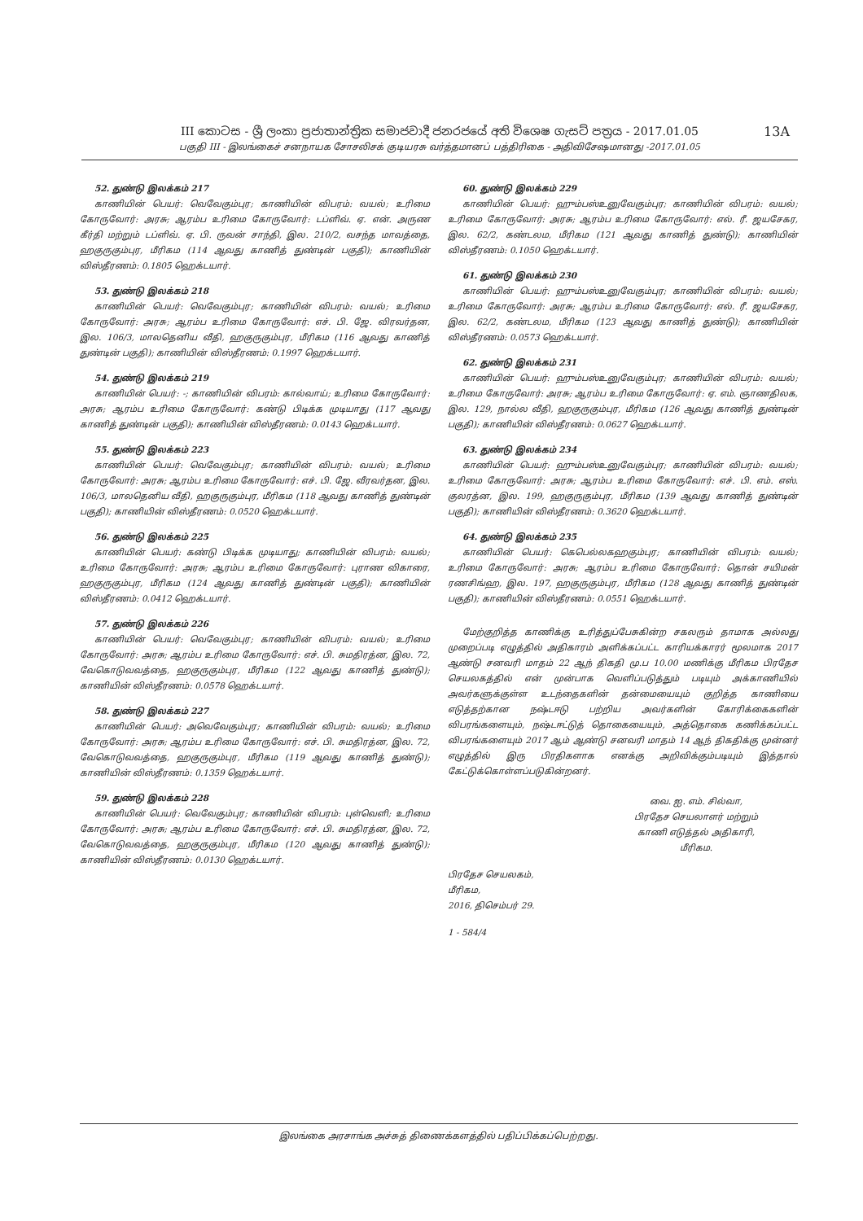III කොටස - ශ්‍රී ලංකා ප්‍රජාතාන්ත්‍රික සමාජවාදී ජනරජයේ අති විශෙෂ ගැසට් පත්‍රය - 2017.01.05
13A
பகுதி III - இலங்கைச் சனநாயக சோசலிசக் குடியரசு வர்த்தமானப் பத்திரிகை - அதிவிசேஷமானது -2017.01.05
52. துண்டு இலக்கம் 217
காணியின் பெயர்: வெவேகும்புர; காணியின் விபரம்: வயல்; உரிமை கோருவோர்: அரசு; ஆரம்ப உரிமை கோருவோர்: டப்ளிவ். ஏ. என். அருண கீர்தி மற்றும் டப்ளிவ். ஏ. பி. ருவன் சாந்தி, இல. 210/2, வசந்த மாவத்தை, ஹகுருகும்புர, மீரிகம (114 ஆவது காணித் துண்டின் பகுதி); காணியின் விஸ்தீரணம்: 0.1805 ஹெக்டயார்.
53. துண்டு இலக்கம் 218
காணியின் பெயர்: வெவேகும்புர; காணியின் விபரம்: வயல்; உரிமை கோருவோர்: அரசு; ஆரம்ப உரிமை கோருவோர்: எச். பி. ஜே. விரவர்தன, இல. 106/3, மாலதெனிய வீதி, ஹகுருகும்புர, மீரிகம (116 ஆவது காணித் துண்டின் பகுதி); காணியின் விஸ்தீரணம்: 0.1997 ஹெக்டயார்.
54. துண்டு இலக்கம் 219
காணியின் பெயர்: -; காணியின் விபரம்: கால்வாய்; உரிமை கோருவோர்: அரசு; ஆரம்ப உரிமை கோருவோர்: கண்டு பிடிக்க முடியாது (117 ஆவது காணித் துண்டின் பகுதி); காணியின் விஸ்தீரணம்: 0.0143 ஹெக்டயார்.
55. துண்டு இலக்கம் 223
காணியின் பெயர்: வெவேகும்புர; காணியின் விபரம்: வயல்; உரிமை கோருவோர்: அரசு; ஆரம்ப உரிமை கோருவோர்: எச். பி. ஜே. வீரவர்தன, இல. 106/3, மாலதெனிய வீதி, ஹகுருகும்புர, மீரிகம (118 ஆவது காணித் துண்டின் பகுதி); காணியின் விஸ்தீரணம்: 0.0520 ஹெக்டயார்.
56. துண்டு இலக்கம் 225
காணியின் பெயர்: கண்டு பிடிக்க முடியாது; காணியின் விபரம்: வயல்; உரிமை கோருவோர்: அரசு; ஆரம்ப உரிமை கோருவோர்: புராண விகாரை, ஹகுருகும்புர, மீரிகம (124 ஆவது காணித் துண்டின் பகுதி); காணியின் விஸ்தீரணம்: 0.0412 ஹெக்டயார்.
57. துண்டு இலக்கம் 226
காணியின் பெயர்: வெவேகும்புர; காணியின் விபரம்: வயல்; உரிமை கோருவோர்: அரசு; ஆரம்ப உரிமை கோருவோர்: எச். பி. சுமதிரத்ன, இல. 72, வேகொடுவவத்தை, ஹகுருகும்புர, மீரிகம (122 ஆவது காணித் துண்டு); காணியின் விஸ்தீரணம்: 0.0578 ஹெக்டயார்.
58. துண்டு இலக்கம் 227
காணியின் பெயர்: அவெவேகும்புர; காணியின் விபரம்: வயல்; உரிமை கோருவோர்: அரசு; ஆரம்ப உரிமை கோருவோர்: எச். பி. சுமதிரத்ன, இல. 72, வேகொடுவவத்தை, ஹகுருகும்புர, மீரிகம (119 ஆவது காணித் துண்டு); காணியின் விஸ்தீரணம்: 0.1359 ஹெக்டயார்.
59. துண்டு இலக்கம் 228
காணியின் பெயர்: வெவேகும்புர; காணியின் விபரம்: புள்வெளி; உரிமை கோருவோர்: அரசு; ஆரம்ப உரிமை கோருவோர்: எச். பி. சுமதிரத்ன, இல. 72, வேகொடுவவத்தை, ஹகுருகும்புர, மீரிகம (120 ஆவது காணித் துண்டு); காணியின் விஸ்தீரணம்: 0.0130 ஹெக்டயார்.
60. துண்டு இலக்கம் 229
காணியின் பெயர்: ஹும்பஸ்உனுவேகும்புர; காணியின் விபரம்: வயல்; உரிமை கோருவோர்: அரசு; ஆரம்ப உரிமை கோருவோர்: எல். ரீ. ஜயசேகர, இல. 62/2, கண்டலம, மீரிகம (121 ஆவது காணித் துண்டு); காணியின் விஸ்தீரணம்: 0.1050 ஹெக்டயார்.
61. துண்டு இலக்கம் 230
காணியின் பெயர்: ஹும்பஸ்உனுவேகும்புர; காணியின் விபரம்: வயல்; உரிமை கோருவோர்: அரசு; ஆரம்ப உரிமை கோருவோர்: எல். ரீ. ஜயசேகர, இல. 62/2, கண்டலம, மீரிகம (123 ஆவது காணித் துண்டு); காணியின் விஸ்தீரணம்: 0.0573 ஹெக்டயார்.
62. துண்டு இலக்கம் 231
காணியின் பெயர்: ஹும்பஸ்உனுவேகும்புர; காணியின் விபரம்: வயல்; உரிமை கோருவோர்: அரசு; ஆரம்ப உரிமை கோருவோர்: ஏ. எம். ஞாணதிலக, இல. 129, நால்ல வீதி, ஹகுருகும்புர, மீரிகம (126 ஆவது காணித் துண்டின் பகுதி); காணியின் விஸ்தீரணம்: 0.0627 ஹெக்டயார்.
63. துண்டு இலக்கம் 234
காணியின் பெயர்: ஹும்பஸ்உனுவேகும்புர; காணியின் விபரம்: வயல்; உரிமை கோருவோர்: அரசு; ஆரம்ப உரிமை கோருவோர்: எச். பி. எம். எஸ். குலரத்ன, இல. 199, ஹகுருகும்புர, மீரிகம (139 ஆவது காணித் துண்டின் பகுதி); காணியின் விஸ்தீரணம்: 0.3620 ஹெக்டயார்.
64. துண்டு இலக்கம் 235
காணியின் பெயர்: கெபெல்லகஹகும்புர; காணியின் விபரம்: வயல்; உரிமை கோருவோர்: அரசு; ஆரம்ப உரிமை கோருவோர்: தொன் சயிமன் ரணசிங்ஹ, இல. 197, ஹகுருகும்புர, மீரிகம (128 ஆவது காணித் துண்டின் பகுதி); காணியின் விஸ்தீரணம்: 0.0551 ஹெக்டயார்.
மேற்குறித்த காணிக்கு உரித்துப்பேசுகின்ற சகலரும் தாமாக அல்லது முறைப்படி எழுத்தில் அதிகாரம் அளிக்கப்பட்ட காரியக்காரர் மூலமாக 2017 ஆண்டு சனவரி மாதம் 22 ஆந் திகதி மு.ப 10.00 மணிக்கு மீரிகம பிரதேச செயலகத்தில் என் முன்பாக வெளிப்படுத்தும் படியும் அக்காணியில் அவர்களுக்குள்ள உடந்தைகளின் தன்மையையும் குறித்த காணியை எடுத்தற்கான நஷ்டஈடு பற்றிய அவர்களின் கோரிக்கைகளின் விபரங்களையும், நஷ்டஈட்டுத் தொகையையும், அத்தொகை கணிக்கப்பட்ட விபரங்களையும் 2017 ஆம் ஆண்டு சனவரி மாதம் 14 ஆந் திகதிக்கு முன்னர் எழுத்தில் இரு பிரதிகளாக எனக்கு அறிவிக்கும்படியும் இத்தால் கேட்டுக்கொள்ளப்படுகின்றனர்.
வை. ஐ. எம். சில்வா,
பிரதேச செயலாளர் மற்றும்
காணி எடுத்தல் அதிகாரி,
மீரிகம.
பிரதேச செயலகம்,
மீரிகம,
2016, திசெம்பர் 29.
1 - 584/4
இலங்கை அரசாங்க அச்சுத் திணைக்களத்தில் பதிப்பிக்கப்பெற்றது.